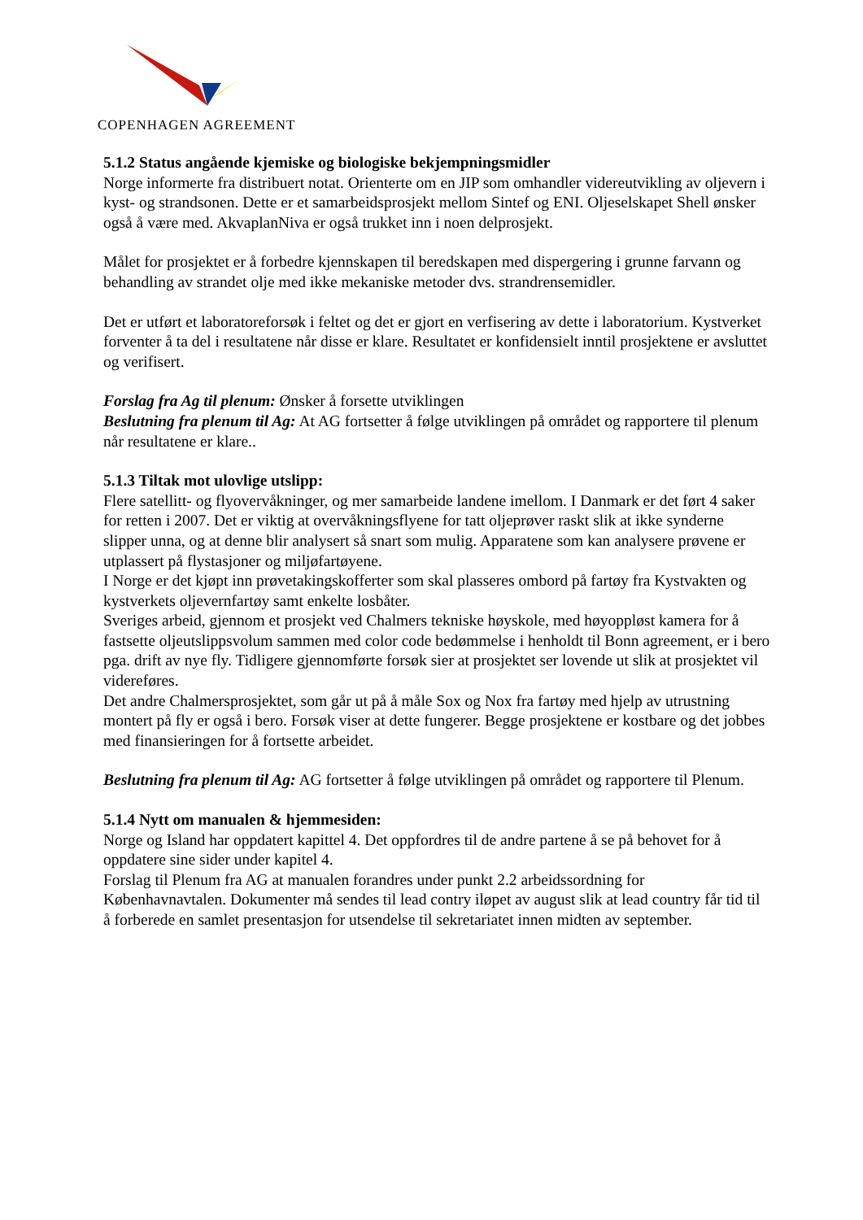COPENHAGEN AGREEMENT
5.1.2 Status angående kjemiske og biologiske bekjempningsmidler
Norge informerte fra distribuert notat. Orienterte om en JIP som omhandler videreutvikling av oljevern i kyst- og strandsonen. Dette er et samarbeidsprosjekt mellom Sintef og ENI. Oljeselskapet Shell ønsker også å være med. AkvaplanNiva er også trukket inn i noen delprosjekt.
Målet for prosjektet er å forbedre kjennskapen til beredskapen med dispergering i grunne farvann og behandling av strandet olje med ikke mekaniske metoder dvs. strandrensemidler.
Det er utført et laboratoreforsøk i feltet og det er gjort en verfisering av dette i laboratorium. Kystverket forventer å ta del i resultatene når disse er klare. Resultatet er konfidensielt inntil prosjektene er avsluttet og verifisert.
Forslag fra Ag til plenum: Ønsker å forsette utviklingen
Beslutning fra plenum til Ag: At AG fortsetter å følge utviklingen på området og rapportere til plenum når resultatene er klare..
5.1.3 Tiltak mot ulovlige utslipp:
Flere satellitt- og flyovervåkninger, og mer samarbeide landene imellom. I Danmark er det ført 4 saker for retten i 2007. Det er viktig at overvåkningsflyene for tatt oljeprøver raskt slik at ikke synderne slipper unna, og at denne blir analysert så snart som mulig. Apparatene som kan analysere prøvene er utplassert på flystasjoner og miljøfartøyene.
I Norge er det kjøpt inn prøvetakingskofferter som skal plasseres ombord på fartøy fra Kystvakten og kystverkets oljevernfartøy samt enkelte losbåter.
Sveriges arbeid, gjennom et prosjekt ved Chalmers tekniske høyskole, med høyoppløst kamera for å fastsette oljeutslippsvolum sammen med color code bedømmelse i henholdt til Bonn agreement, er i bero pga. drift av nye fly. Tidligere gjennomførte forsøk sier at prosjektet ser lovende ut slik at prosjektet vil videreføres.
Det andre Chalmersprosjektet, som går ut på å måle Sox og Nox fra fartøy med hjelp av utrustning montert på fly er også i bero. Forsøk viser at dette fungerer. Begge prosjektene er kostbare og det jobbes med finansieringen for å fortsette arbeidet.
Beslutning fra plenum til Ag: AG fortsetter å følge utviklingen på området og rapportere til Plenum.
5.1.4 Nytt om manualen & hjemmesiden:
Norge og Island har oppdatert kapittel 4. Det oppfordres til de andre partene å se på behovet for å oppdatere sine sider under kapitel 4.
Forslag til Plenum fra AG at manualen forandres under punkt 2.2 arbeidssordning for Københavnavtalen. Dokumenter må sendes til lead contry iløpet av august slik at lead country får tid til å forberede en samlet presentasjon for utsendelse til sekretariatet innen midten av september.